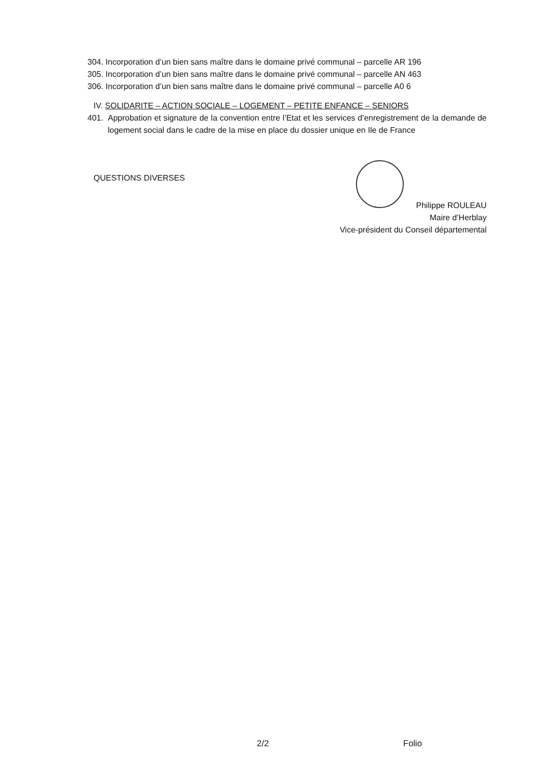304. Incorporation d’un bien sans maître dans le domaine privé communal – parcelle AR 196
305. Incorporation d’un bien sans maître dans le domaine privé communal – parcelle AN 463
306. Incorporation d’un bien sans maître dans le domaine privé communal – parcelle A0 6
IV. SOLIDARITE – ACTION SOCIALE – LOGEMENT – PETITE ENFANCE – SENIORS
401. Approbation et signature de la convention entre l’Etat et les services d’enregistrement de la demande de logement social dans le cadre de la mise en place du dossier unique en Ile de France
QUESTIONS DIVERSES
Philippe ROULEAU
Maire d’Herblay
Vice-président du Conseil départemental
2/2 Folio